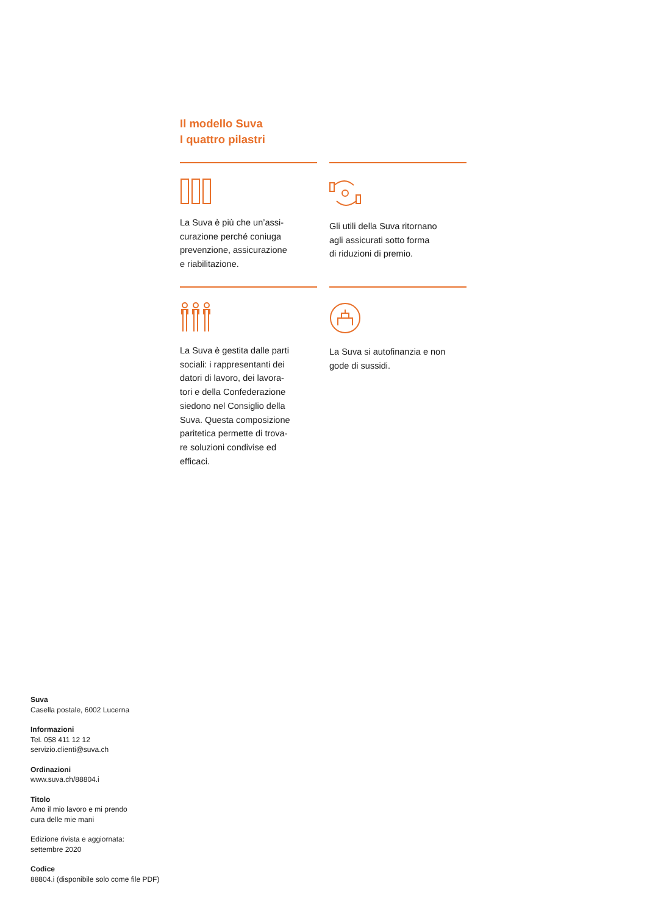Il modello Suva
I quattro pilastri
La Suva è più che un’assi-
curazione perché coniuga
prevenzione, assicurazione
e riabilitazione.
Gli utili della Suva ritornano
agli assicurati sotto forma
di riduzioni di premio.
La Suva è gestita dalle parti
sociali: i rappresentanti dei
datori di lavoro, dei lavora-
tori e della Confederazione
siedono nel Consiglio della
Suva. Questa composizione
paritetica permette di trova-
re soluzioni condivise ed
efficaci.
La Suva si autofinanzia e non
gode di sussidi.
Suva
Casella postale, 6002 Lucerna
Informazioni
Tel. 058 411 12 12
servizio.clienti@suva.ch
Ordinazioni
www.suva.ch/88804.i
Titolo
Amo il mio lavoro e mi prendo
cura delle mie mani
Edizione rivista e aggiornata:
settembre 2020
Codice
88804.i (disponibile solo come file PDF)